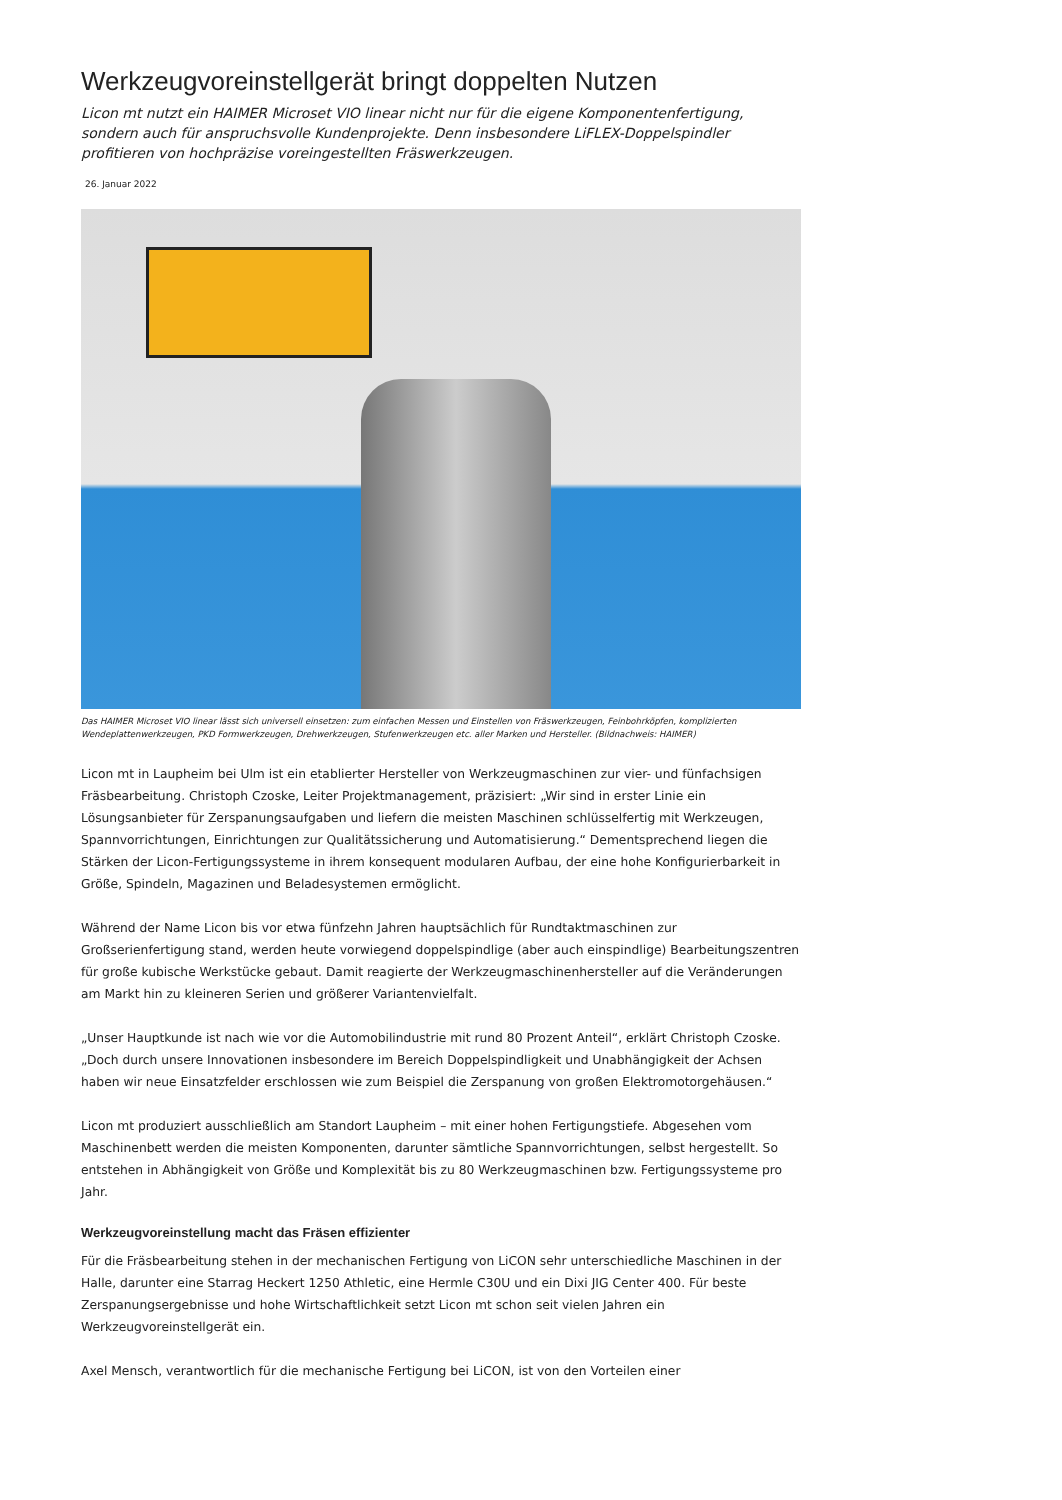Werkzeugvoreinstellgerät bringt doppelten Nutzen
Licon mt nutzt ein HAIMER Microset VIO linear nicht nur für die eigene Komponentenfertigung, sondern auch für anspruchsvolle Kundenprojekte. Denn insbesondere LiFLEX-Doppelspindler profitieren von hochpräzise voreingestellten Fräswerkzeugen.
26. Januar 2022
Das HAIMER Microset VIO linear lässt sich universell einsetzen: zum einfachen Messen und Einstellen von Fräswerkzeugen, Feinbohrköpfen, komplizierten Wendeplattenwerkzeugen, PKD Formwerkzeugen, Drehwerkzeugen, Stufenwerkzeugen etc. aller Marken und Hersteller. (Bildnachweis: HAIMER)
Licon mt in Laupheim bei Ulm ist ein etablierter Hersteller von Werkzeugmaschinen zur vier- und fünfachsigen Fräsbearbeitung. Christoph Czoske, Leiter Projektmanagement, präzisiert: „Wir sind in erster Linie ein Lösungsanbieter für Zerspanungsaufgaben und liefern die meisten Maschinen schlüsselfertig mit Werkzeugen, Spannvorrichtungen, Einrichtungen zur Qualitätssicherung und Automatisierung.“ Dementsprechend liegen die Stärken der Licon-Fertigungssysteme in ihrem konsequent modularen Aufbau, der eine hohe Konfigurierbarkeit in Größe, Spindeln, Magazinen und Beladesystemen ermöglicht.
Während der Name Licon bis vor etwa fünfzehn Jahren hauptsächlich für Rundtaktmaschinen zur Großserienfertigung stand, werden heute vorwiegend doppelspindlige (aber auch einspindlige) Bearbeitungszentren für große kubische Werkstücke gebaut. Damit reagierte der Werkzeugmaschinenhersteller auf die Veränderungen am Markt hin zu kleineren Serien und größerer Variantenvielfalt.
„Unser Hauptkunde ist nach wie vor die Automobilindustrie mit rund 80 Prozent Anteil“, erklärt Christoph Czoske. „Doch durch unsere Innovationen insbesondere im Bereich Doppelspindligkeit und Unabhängigkeit der Achsen haben wir neue Einsatzfelder erschlossen wie zum Beispiel die Zerspanung von großen Elektromotorgehäusen.“
Licon mt produziert ausschließlich am Standort Laupheim – mit einer hohen Fertigungstiefe. Abgesehen vom Maschinenbett werden die meisten Komponenten, darunter sämtliche Spannvorrichtungen, selbst hergestellt. So entstehen in Abhängigkeit von Größe und Komplexität bis zu 80 Werkzeugmaschinen bzw. Fertigungssysteme pro Jahr.
Werkzeugvoreinstellung macht das Fräsen effizienter
Für die Fräsbearbeitung stehen in der mechanischen Fertigung von LiCON sehr unterschiedliche Maschinen in der Halle, darunter eine Starrag Heckert 1250 Athletic, eine Hermle C30U und ein Dixi JIG Center 400. Für beste Zerspanungsergebnisse und hohe Wirtschaftlichkeit setzt Licon mt schon seit vielen Jahren ein Werkzeugvoreinstellgerät ein.
Axel Mensch, verantwortlich für die mechanische Fertigung bei LiCON, ist von den Vorteilen einer